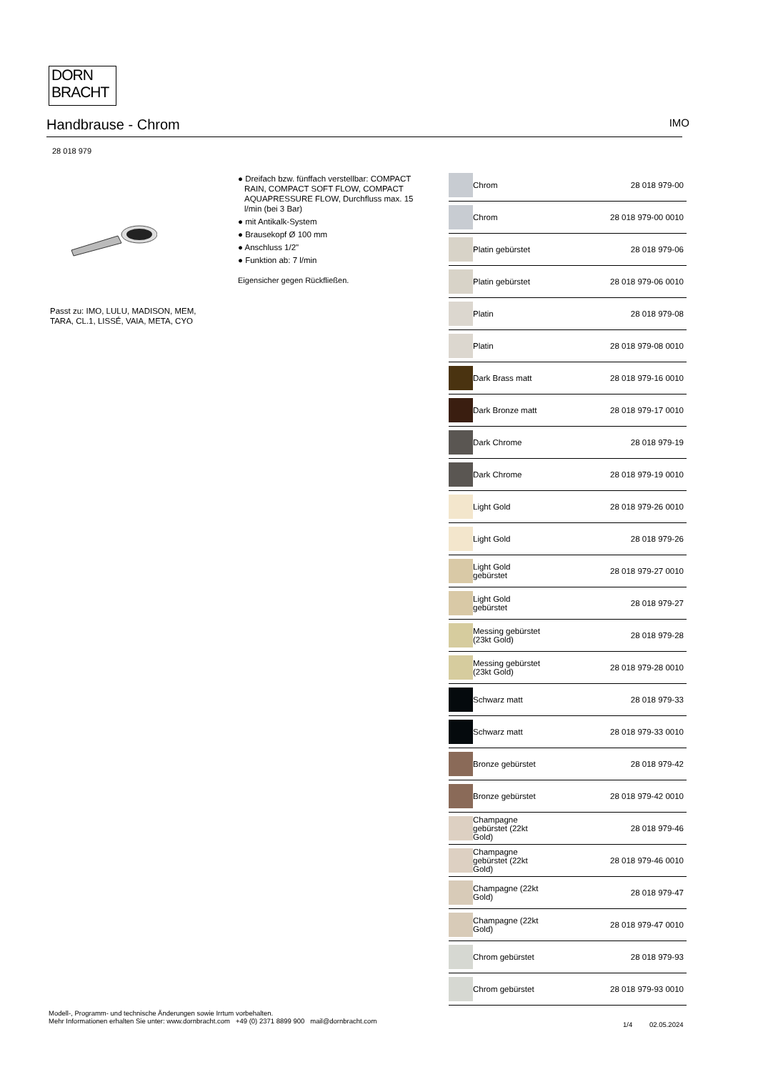DORN
BRACHT
Handbrause - Chrom IMO
28 018 979
Passt zu: IMO, LULU, MADISON, MEM,
TARA, CL.1, LISSÉ, VAIA, META, CYO
● Dreifach bzw. fünffach verstellbar: COMPACT RAIN, COMPACT SOFT FLOW, COMPACT AQUAPRESSURE FLOW, Durchfluss max. 15 l/min (bei 3 Bar)
● mit Antikalk-System
● Brausekopf Ø 100 mm
● Anschluss 1/2"
● Funktion ab: 7 l/min
Eigensicher gegen Rückfließen.
| | Chrom | 28 018 979-00 |
| | Chrom | 28 018 979-00 0010 |
| | Platin gebürstet | 28 018 979-06 |
| | Platin gebürstet | 28 018 979-06 0010 |
| | Platin | 28 018 979-08 |
| | Platin | 28 018 979-08 0010 |
| | Dark Brass matt | 28 018 979-16 0010 |
| | Dark Bronze matt | 28 018 979-17 0010 |
| | Dark Chrome | 28 018 979-19 |
| | Dark Chrome | 28 018 979-19 0010 |
| | Light Gold | 28 018 979-26 0010 |
| | Light Gold | 28 018 979-26 |
| | Light Gold gebürstet | 28 018 979-27 0010 |
| | Light Gold gebürstet | 28 018 979-27 |
| | Messing gebürstet (23kt Gold) | 28 018 979-28 |
| | Messing gebürstet (23kt Gold) | 28 018 979-28 0010 |
| | Schwarz matt | 28 018 979-33 |
| | Schwarz matt | 28 018 979-33 0010 |
| | Bronze gebürstet | 28 018 979-42 |
| | Bronze gebürstet | 28 018 979-42 0010 |
| | Champagne gebürstet (22kt Gold) | 28 018 979-46 |
| | Champagne gebürstet (22kt Gold) | 28 018 979-46 0010 |
| | Champagne (22kt Gold) | 28 018 979-47 |
| | Champagne (22kt Gold) | 28 018 979-47 0010 |
| | Chrom gebürstet | 28 018 979-93 |
| | Chrom gebürstet | 28 018 979-93 0010 |
Modell-, Programm- und technische Änderungen sowie Irrtum vorbehalten.
Mehr Informationen erhalten Sie unter: www.dornbracht.com +49 (0) 2371 8899 900 mail@dornbracht.com
1/4 02.05.2024